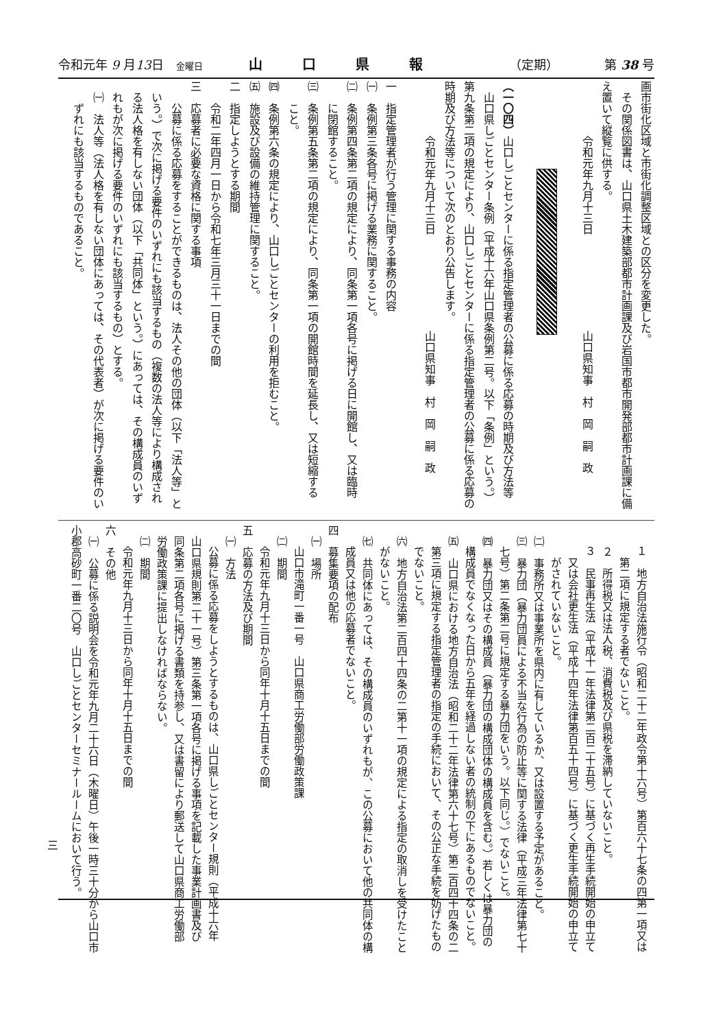令和元年 9 月13日　金曜日 山口県報 （定期） 第 38 号
画市街化区域と市街化調整区域との区分を変更した。
その関係図書は、山口県土木建築部都市計画課及び岩国市都市開発部都市計画課に備
え置いて縦覧に供する。
令和元年九月十三日 山口県知事　村　岡　嗣　政
（一〇四）山口しごとセンターに係る指定管理者の公募に係る応募の時期及び方法等
山口県しごとセンター条例（平成十六年山口県条例第二号。以下「条例」という。）
第九条第二項の規定により、山口しごとセンターに係る指定管理者の公募に係る応募の
時期及び方法等について次のとおり公告します。
令和元年九月十三日 山口県知事　村　岡　嗣　政
一　指定管理者が行う管理に関する事務の内容
㈠　条例第三条各号に掲げる業務に関すること。
㈡　条例第四条第二項の規定により、同条第一項各号に掲げる日に開館し、又は臨時
に閉館すること。
㈢　条例第五条第二項の規定により、同条第一項の開館時間を延長し、又は短縮する
こと。
㈣　条例第六条の規定により、山口しごとセンターの利用を拒むこと。
㈤　施設及び設備の維持管理に関すること。
二　指定しようとする期間
令和二年四月一日から令和七年三月三十一日までの間
三　応募者に必要な資格に関する事項
公募に係る応募をすることができるものは、法人その他の団体（以下「法人等」と
いう。）で次に掲げる要件のいずれにも該当するもの（複数の法人等により構成され
る法人格を有しない団体（以下「共同体」という。）にあっては、その構成員のいず
れもが次に掲げる要件のいずれにも該当するもの）とする。
㈠　法人等（法人格を有しない団体にあっては、その代表者）が次に掲げる要件のい
ずれにも該当するものであること。
１　地方自治法施行令（昭和二十二年政令第十六号）第百六十七条の四第一項又は
第二項に規定する者でないこと。
２　所得税又は法人税、消費税及び県税を滞納していないこと。
３　民事再生法（平成十一年法律第二百二十五号）に基づく再生手続開始の申立て
又は会社更生法（平成十四年法律第百五十四号）に基づく更生手続開始の申立て
がされていないこと。
㈡　事務所又は事業所を県内に有しているか、又は設置する予定があること。
㈢　暴力団（暴力団員による不当な行為の防止等に関する法律（平成三年法律第七十
七号）第二条第二号に規定する暴力団をいう。以下同じ。）でないこと。
㈣　暴力団又はその構成員（暴力団の構成団体の構成員を含む。）若しくは暴力団の
構成員でなくなった日から五年を経過しない者の統制の下にあるものでないこと。
㈤　山口県における地方自治法（昭和二十二年法律第六十七号）第二百四十四条の二
第三項に規定する指定管理者の指定の手続において、その公正な手続を妨げたもの
でないこと。
㈥　地方自治法第二百四十四条の二第十一項の規定による指定の取消しを受けたこと
がないこと。
㈦　共同体にあっては、その構成員のいずれもが、この公募において他の共同体の構
成員又は他の応募者でないこと。
四　募集要項の配布
㈠　場所
山口市滝町一番一号　山口県商工労働部労働政策課
㈡　期間
令和元年九月十三日から同年十月十五日までの間
五　応募の方法及び期間
㈠　方法
公募に係る応募をしようとするものは、山口県しごとセンター規則（平成十六年
山口県規則第二十一号）第三条第一項各号に掲げる事項を記載した事業計画書及び
同条第二項各号に掲げる書類を持参し、又は書留により郵送して山口県商工労働部
労働政策課に提出しなければならない。
㈡　期間
令和元年九月十三日から同年十月十五日までの間
六　その他
㈠　公募に係る説明会を令和元年九月二十六日（木曜日）午後一時三十分から山口市
小郡高砂町一番二〇号　山口しごとセンターセミナールームにおいて行う。
三